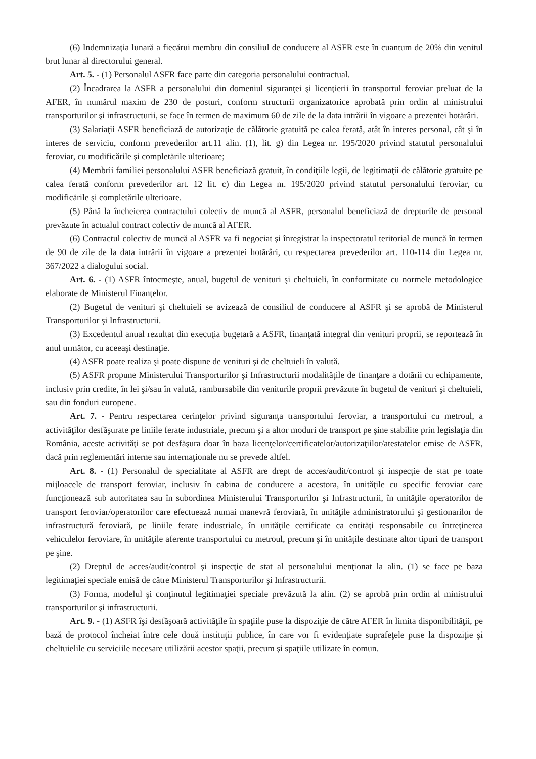(6) Indemnizaţia lunară a fiecărui membru din consiliul de conducere al ASFR este în cuantum de 20% din venitul brut lunar al directorului general.
Art. 5. - (1) Personalul ASFR face parte din categoria personalului contractual.
(2) Încadrarea la ASFR a personalului din domeniul siguranţei şi licenţierii în transportul feroviar preluat de la AFER, în numărul maxim de 230 de posturi, conform structurii organizatorice aprobată prin ordin al ministrului transporturilor şi infrastructurii, se face în termen de maximum 60 de zile de la data intrării în vigoare a prezentei hotărâri.
(3) Salariaţii ASFR beneficiază de autorizaţie de călătorie gratuită pe calea ferată, atât în interes personal, cât şi în interes de serviciu, conform prevederilor art.11 alin. (1), lit. g) din Legea nr. 195/2020 privind statutul personalului feroviar, cu modificările şi completările ulterioare;
(4) Membrii familiei personalului ASFR beneficiază gratuit, în condiţiile legii, de legitimaţii de călătorie gratuite pe calea ferată conform prevederilor art. 12 lit. c) din Legea nr. 195/2020 privind statutul personalului feroviar, cu modificările şi completările ulterioare.
(5) Până la încheierea contractului colectiv de muncă al ASFR, personalul beneficiază de drepturile de personal prevăzute în actualul contract colectiv de muncă al AFER.
(6) Contractul colectiv de muncă al ASFR va fi negociat şi înregistrat la inspectoratul teritorial de muncă în termen de 90 de zile de la data intrării în vigoare a prezentei hotărâri, cu respectarea prevederilor art. 110-114 din Legea nr. 367/2022 a dialogului social.
Art. 6. - (1) ASFR întocmeşte, anual, bugetul de venituri şi cheltuieli, în conformitate cu normele metodologice elaborate de Ministerul Finanţelor.
(2) Bugetul de venituri şi cheltuieli se avizează de consiliul de conducere al ASFR şi se aprobă de Ministerul Transporturilor şi Infrastructurii.
(3) Excedentul anual rezultat din execuţia bugetară a ASFR, finanţată integral din venituri proprii, se reportează în anul următor, cu aceeaşi destinaţie.
(4) ASFR poate realiza şi poate dispune de venituri şi de cheltuieli în valută.
(5) ASFR propune Ministerului Transporturilor şi Infrastructurii modalităţile de finanţare a dotării cu echipamente, inclusiv prin credite, în lei şi/sau în valută, rambursabile din veniturile proprii prevăzute în bugetul de venituri şi cheltuieli, sau din fonduri europene.
Art. 7. - Pentru respectarea cerinţelor privind siguranţa transportului feroviar, a transportului cu metroul, a activităţilor desfăşurate pe liniile ferate industriale, precum şi a altor moduri de transport pe şine stabilite prin legislaţia din România, aceste activităţi se pot desfăşura doar în baza licenţelor/certificatelor/autorizaţiilor/atestatelor emise de ASFR, dacă prin reglementări interne sau internaţionale nu se prevede altfel.
Art. 8. - (1) Personalul de specialitate al ASFR are drept de acces/audit/control şi inspecţie de stat pe toate mijloacele de transport feroviar, inclusiv în cabina de conducere a acestora, în unităţile cu specific feroviar care funcţionează sub autoritatea sau în subordinea Ministerului Transporturilor şi Infrastructurii, în unităţile operatorilor de transport feroviar/operatorilor care efectuează numai manevră feroviară, în unităţile administratorului şi gestionarilor de infrastructură feroviară, pe liniile ferate industriale, în unităţile certificate ca entităţi responsabile cu întreţinerea vehiculelor feroviare, în unităţile aferente transportului cu metroul, precum şi în unităţile destinate altor tipuri de transport pe şine.
(2) Dreptul de acces/audit/control şi inspecţie de stat al personalului menţionat la alin. (1) se face pe baza legitimaţiei speciale emisă de către Ministerul Transporturilor şi Infrastructurii.
(3) Forma, modelul şi conţinutul legitimaţiei speciale prevăzută la alin. (2) se aprobă prin ordin al ministrului transporturilor şi infrastructurii.
Art. 9. - (1) ASFR îşi desfăşoară activităţile în spaţiile puse la dispoziţie de către AFER în limita disponibilităţii, pe bază de protocol încheiat între cele două instituţii publice, în care vor fi evidenţiate suprafeţele puse la dispoziţie şi cheltuielile cu serviciile necesare utilizării acestor spaţii, precum şi spaţiile utilizate în comun.